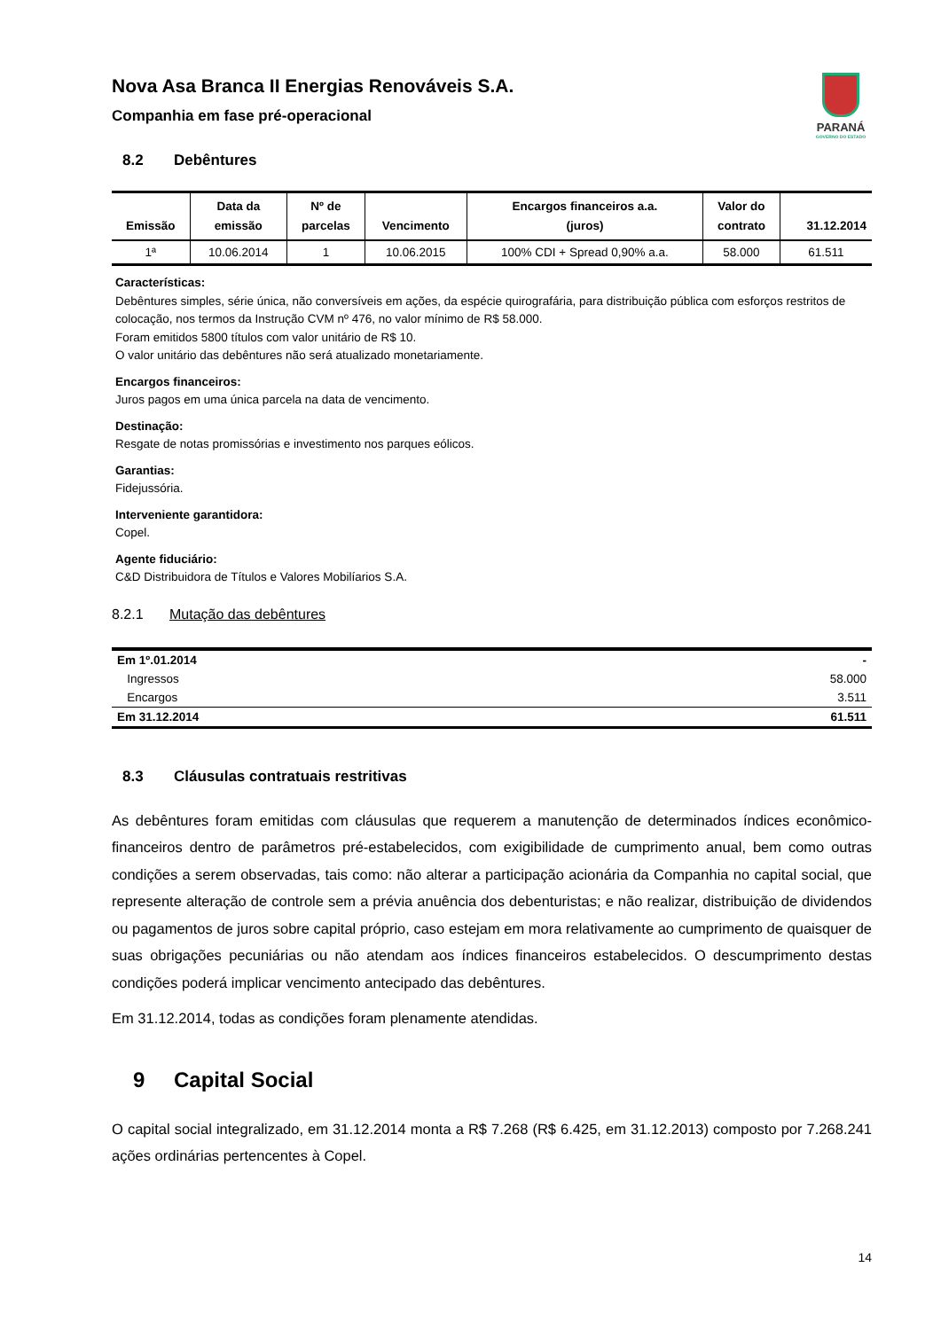Nova Asa Branca II Energias Renováveis S.A.
Companhia em fase pré-operacional
PARANÁ
GOVERNO DO ESTADO
8.2 Debêntures
| Emissão | Data da emissão | Nº de parcelas | Vencimento | Encargos financeiros a.a. (juros) | Valor do contrato | 31.12.2014 |
| --- | --- | --- | --- | --- | --- | --- |
| 1ª | 10.06.2014 | 1 | 10.06.2015 | 100% CDI + Spread 0,90% a.a. | 58.000 | 61.511 |
Características:
Debêntures simples, série única, não conversíveis em ações, da espécie quirografária, para distribuição pública com esforços restritos de colocação, nos termos da Instrução CVM nº 476, no valor mínimo de R$ 58.000.
Foram emitidos 5800 títulos com valor unitário de R$ 10.
O valor unitário das debêntures não será atualizado monetariamente.
Encargos financeiros:
Juros pagos em uma única parcela na data de vencimento.
Destinação:
Resgate de notas promissórias e investimento nos parques eólicos.
Garantias:
Fidejussória.
Interveniente garantidora:
Copel.
Agente fiduciário:
C&D Distribuidora de Títulos e Valores Mobilíarios S.A.
8.2.1 Mutação das debêntures
| Em 1º.01.2014 | - |
| Ingressos | 58.000 |
| Encargos | 3.511 |
| Em 31.12.2014 | 61.511 |
8.3 Cláusulas contratuais restritivas
As debêntures foram emitidas com cláusulas que requerem a manutenção de determinados índices econômico-financeiros dentro de parâmetros pré-estabelecidos, com exigibilidade de cumprimento anual, bem como outras condições a serem observadas, tais como: não alterar a participação acionária da Companhia no capital social, que represente alteração de controle sem a prévia anuência dos debenturistas; e não realizar, distribuição de dividendos ou pagamentos de juros sobre capital próprio, caso estejam em mora relativamente ao cumprimento de quaisquer de suas obrigações pecuniárias ou não atendam aos índices financeiros estabelecidos. O descumprimento destas condições poderá implicar vencimento antecipado das debêntures.
Em 31.12.2014, todas as condições foram plenamente atendidas.
9 Capital Social
O capital social integralizado, em 31.12.2014 monta a R$ 7.268 (R$ 6.425, em 31.12.2013) composto por 7.268.241 ações ordinárias pertencentes à Copel.
14